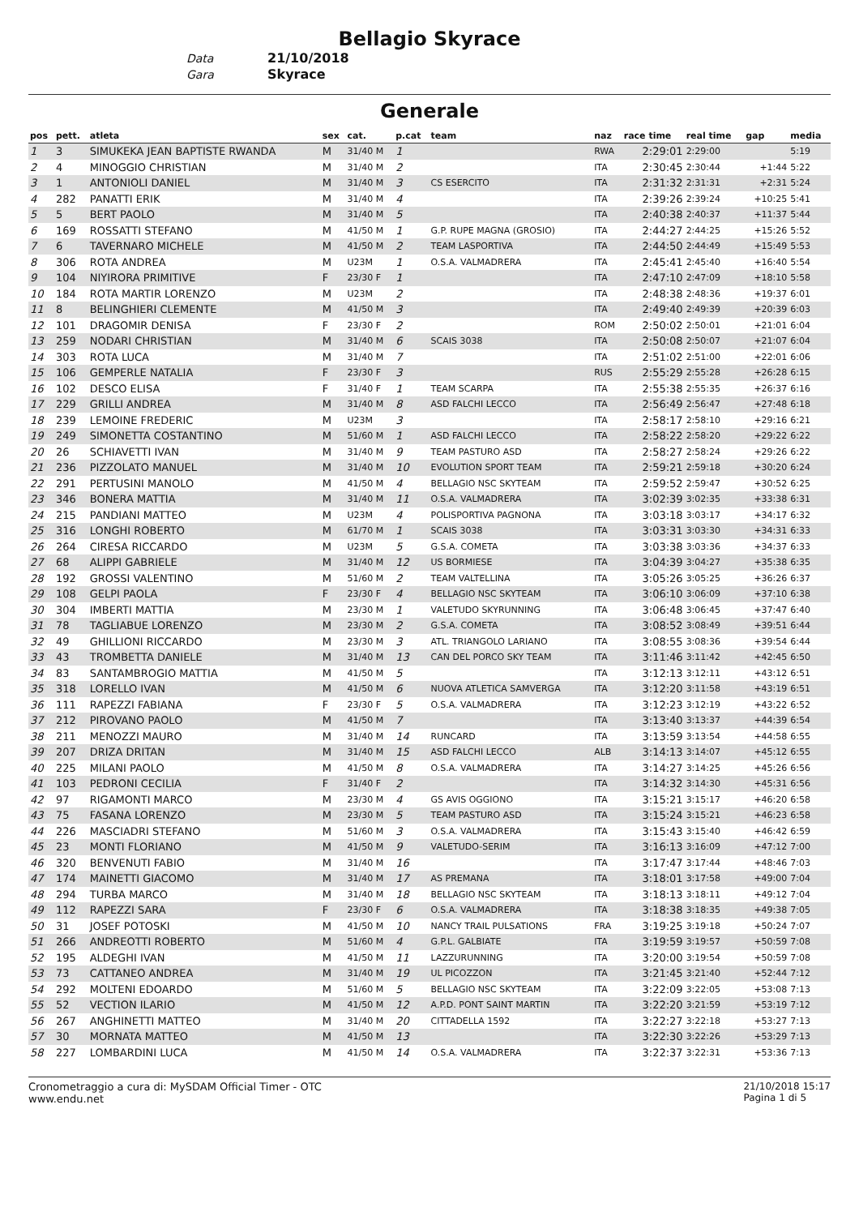Bellagio Skyrace
Data 21/10/2018
Gara Skyrace
Generale
| pos | pett. | atleta | sex | cat. | p.cat | team | naz | race time | real time | gap | media |
| --- | --- | --- | --- | --- | --- | --- | --- | --- | --- | --- | --- |
| 1 | 3 | SIMUKEKA JEAN BAPTISTE RWANDA | M | 31/40 M | 1 | | RWA | 2:29:01 | 2:29:00 | | 5:19 |
| 2 | 4 | MINOGGIO CHRISTIAN | M | 31/40 M | 2 | | ITA | 2:30:45 | 2:30:44 | +1:44 | 5:22 |
| 3 | 1 | ANTONIOLI DANIEL | M | 31/40 M | 3 | CS ESERCITO | ITA | 2:31:32 | 2:31:31 | +2:31 | 5:24 |
| 4 | 282 | PANATTI ERIK | M | 31/40 M | 4 | | ITA | 2:39:26 | 2:39:24 | +10:25 | 5:41 |
| 5 | 5 | BERT PAOLO | M | 31/40 M | 5 | | ITA | 2:40:38 | 2:40:37 | +11:37 | 5:44 |
| 6 | 169 | ROSSATTI STEFANO | M | 41/50 M | 1 | G.P. RUPE MAGNA (GROSIO) | ITA | 2:44:27 | 2:44:25 | +15:26 | 5:52 |
| 7 | 6 | TAVERNARO MICHELE | M | 41/50 M | 2 | TEAM LASPORTIVA | ITA | 2:44:50 | 2:44:49 | +15:49 | 5:53 |
| 8 | 306 | ROTA ANDREA | M | U23M | 1 | O.S.A. VALMADRERA | ITA | 2:45:41 | 2:45:40 | +16:40 | 5:54 |
| 9 | 104 | NIYIRORA PRIMITIVE | F | 23/30 F | 1 | | ITA | 2:47:10 | 2:47:09 | +18:10 | 5:58 |
| 10 | 184 | ROTA MARTIR LORENZO | M | U23M | 2 | | ITA | 2:48:38 | 2:48:36 | +19:37 | 6:01 |
| 11 | 8 | BELINGHIERI CLEMENTE | M | 41/50 M | 3 | | ITA | 2:49:40 | 2:49:39 | +20:39 | 6:03 |
| 12 | 101 | DRAGOMIR DENISA | F | 23/30 F | 2 | | ROM | 2:50:02 | 2:50:01 | +21:01 | 6:04 |
| 13 | 259 | NODARI CHRISTIAN | M | 31/40 M | 6 | SCAIS 3038 | ITA | 2:50:08 | 2:50:07 | +21:07 | 6:04 |
| 14 | 303 | ROTA LUCA | M | 31/40 M | 7 | | ITA | 2:51:02 | 2:51:00 | +22:01 | 6:06 |
| 15 | 106 | GEMPERLE NATALIA | F | 23/30 F | 3 | | RUS | 2:55:29 | 2:55:28 | +26:28 | 6:15 |
| 16 | 102 | DESCO ELISA | F | 31/40 F | 1 | TEAM SCARPA | ITA | 2:55:38 | 2:55:35 | +26:37 | 6:16 |
| 17 | 229 | GRILLI ANDREA | M | 31/40 M | 8 | ASD FALCHI LECCO | ITA | 2:56:49 | 2:56:47 | +27:48 | 6:18 |
| 18 | 239 | LEMOINE FREDERIC | M | U23M | 3 | | ITA | 2:58:17 | 2:58:10 | +29:16 | 6:21 |
| 19 | 249 | SIMONETTA COSTANTINO | M | 51/60 M | 1 | ASD FALCHI LECCO | ITA | 2:58:22 | 2:58:20 | +29:22 | 6:22 |
| 20 | 26 | SCHIAVETTI IVAN | M | 31/40 M | 9 | TEAM PASTURO ASD | ITA | 2:58:27 | 2:58:24 | +29:26 | 6:22 |
| 21 | 236 | PIZZOLATO MANUEL | M | 31/40 M | 10 | EVOLUTION SPORT TEAM | ITA | 2:59:21 | 2:59:18 | +30:20 | 6:24 |
| 22 | 291 | PERTUSINI MANOLO | M | 41/50 M | 4 | BELLAGIO NSC SKYTEAM | ITA | 2:59:52 | 2:59:47 | +30:52 | 6:25 |
| 23 | 346 | BONERA MATTIA | M | 31/40 M | 11 | O.S.A. VALMADRERA | ITA | 3:02:39 | 3:02:35 | +33:38 | 6:31 |
| 24 | 215 | PANDIANI MATTEO | M | U23M | 4 | POLISPORTIVA PAGNONA | ITA | 3:03:18 | 3:03:17 | +34:17 | 6:32 |
| 25 | 316 | LONGHI ROBERTO | M | 61/70 M | 1 | SCAIS 3038 | ITA | 3:03:31 | 3:03:30 | +34:31 | 6:33 |
| 26 | 264 | CIRESA RICCARDO | M | U23M | 5 | G.S.A. COMETA | ITA | 3:03:38 | 3:03:36 | +34:37 | 6:33 |
| 27 | 68 | ALIPPI GABRIELE | M | 31/40 M | 12 | US BORMIESE | ITA | 3:04:39 | 3:04:27 | +35:38 | 6:35 |
| 28 | 192 | GROSSI VALENTINO | M | 51/60 M | 2 | TEAM VALTELLINA | ITA | 3:05:26 | 3:05:25 | +36:26 | 6:37 |
| 29 | 108 | GELPI PAOLA | F | 23/30 F | 4 | BELLAGIO NSC SKYTEAM | ITA | 3:06:10 | 3:06:09 | +37:10 | 6:38 |
| 30 | 304 | IMBERTI MATTIA | M | 23/30 M | 1 | VALETUDO SKYRUNNING | ITA | 3:06:48 | 3:06:45 | +37:47 | 6:40 |
| 31 | 78 | TAGLIABUE LORENZO | M | 23/30 M | 2 | G.S.A. COMETA | ITA | 3:08:52 | 3:08:49 | +39:51 | 6:44 |
| 32 | 49 | GHILLIONI RICCARDO | M | 23/30 M | 3 | ATL. TRIANGOLO LARIANO | ITA | 3:08:55 | 3:08:36 | +39:54 | 6:44 |
| 33 | 43 | TROMBETTA DANIELE | M | 31/40 M | 13 | CAN DEL PORCO SKY TEAM | ITA | 3:11:46 | 3:11:42 | +42:45 | 6:50 |
| 34 | 83 | SANTAMBROGIO MATTIA | M | 41/50 M | 5 | | ITA | 3:12:13 | 3:12:11 | +43:12 | 6:51 |
| 35 | 318 | LORELLO IVAN | M | 41/50 M | 6 | NUOVA ATLETICA SAMVERGA | ITA | 3:12:20 | 3:11:58 | +43:19 | 6:51 |
| 36 | 111 | RAPEZZI FABIANA | F | 23/30 F | 5 | O.S.A. VALMADRERA | ITA | 3:12:23 | 3:12:19 | +43:22 | 6:52 |
| 37 | 212 | PIROVANO PAOLO | M | 41/50 M | 7 | | ITA | 3:13:40 | 3:13:37 | +44:39 | 6:54 |
| 38 | 211 | MENOZZI MAURO | M | 31/40 M | 14 | RUNCARD | ITA | 3:13:59 | 3:13:54 | +44:58 | 6:55 |
| 39 | 207 | DRIZA DRITAN | M | 31/40 M | 15 | ASD FALCHI LECCO | ALB | 3:14:13 | 3:14:07 | +45:12 | 6:55 |
| 40 | 225 | MILANI PAOLO | M | 41/50 M | 8 | O.S.A. VALMADRERA | ITA | 3:14:27 | 3:14:25 | +45:26 | 6:56 |
| 41 | 103 | PEDRONI CECILIA | F | 31/40 F | 2 | | ITA | 3:14:32 | 3:14:30 | +45:31 | 6:56 |
| 42 | 97 | RIGAMONTI MARCO | M | 23/30 M | 4 | GS AVIS OGGIONO | ITA | 3:15:21 | 3:15:17 | +46:20 | 6:58 |
| 43 | 75 | FASANA LORENZO | M | 23/30 M | 5 | TEAM PASTURO ASD | ITA | 3:15:24 | 3:15:21 | +46:23 | 6:58 |
| 44 | 226 | MASCIADRI STEFANO | M | 51/60 M | 3 | O.S.A. VALMADRERA | ITA | 3:15:43 | 3:15:40 | +46:42 | 6:59 |
| 45 | 23 | MONTI FLORIANO | M | 41/50 M | 9 | VALETUDO-SERIM | ITA | 3:16:13 | 3:16:09 | +47:12 | 7:00 |
| 46 | 320 | BENVENUTI FABIO | M | 31/40 M | 16 | | ITA | 3:17:47 | 3:17:44 | +48:46 | 7:03 |
| 47 | 174 | MAINETTI GIACOMO | M | 31/40 M | 17 | AS PREMANA | ITA | 3:18:01 | 3:17:58 | +49:00 | 7:04 |
| 48 | 294 | TURBA MARCO | M | 31/40 M | 18 | BELLAGIO NSC SKYTEAM | ITA | 3:18:13 | 3:18:11 | +49:12 | 7:04 |
| 49 | 112 | RAPEZZI SARA | F | 23/30 F | 6 | O.S.A. VALMADRERA | ITA | 3:18:38 | 3:18:35 | +49:38 | 7:05 |
| 50 | 31 | JOSEF POTOSKI | M | 41/50 M | 10 | NANCY TRAIL PULSATIONS | FRA | 3:19:25 | 3:19:18 | +50:24 | 7:07 |
| 51 | 266 | ANDREOTTI ROBERTO | M | 51/60 M | 4 | G.P.L. GALBIATE | ITA | 3:19:59 | 3:19:57 | +50:59 | 7:08 |
| 52 | 195 | ALDEGHI IVAN | M | 41/50 M | 11 | LAZZURUNNING | ITA | 3:20:00 | 3:19:54 | +50:59 | 7:08 |
| 53 | 73 | CATTANEO ANDREA | M | 31/40 M | 19 | UL PICOZZON | ITA | 3:21:45 | 3:21:40 | +52:44 | 7:12 |
| 54 | 292 | MOLTENI EDOARDO | M | 51/60 M | 5 | BELLAGIO NSC SKYTEAM | ITA | 3:22:09 | 3:22:05 | +53:08 | 7:13 |
| 55 | 52 | VECTION ILARIO | M | 41/50 M | 12 | A.P.D. PONT SAINT MARTIN | ITA | 3:22:20 | 3:21:59 | +53:19 | 7:12 |
| 56 | 267 | ANGHINETTI MATTEO | M | 31/40 M | 20 | CITTADELLA 1592 | ITA | 3:22:27 | 3:22:18 | +53:27 | 7:13 |
| 57 | 30 | MORNATA MATTEO | M | 41/50 M | 13 | | ITA | 3:22:30 | 3:22:26 | +53:29 | 7:13 |
| 58 | 227 | LOMBARDINI LUCA | M | 41/50 M | 14 | O.S.A. VALMADRERA | ITA | 3:22:37 | 3:22:31 | +53:36 | 7:13 |
Cronometraggio a cura di: MySDAM Official Timer - OTC
www.endu.net
21/10/2018 15:17
Pagina 1 di 5